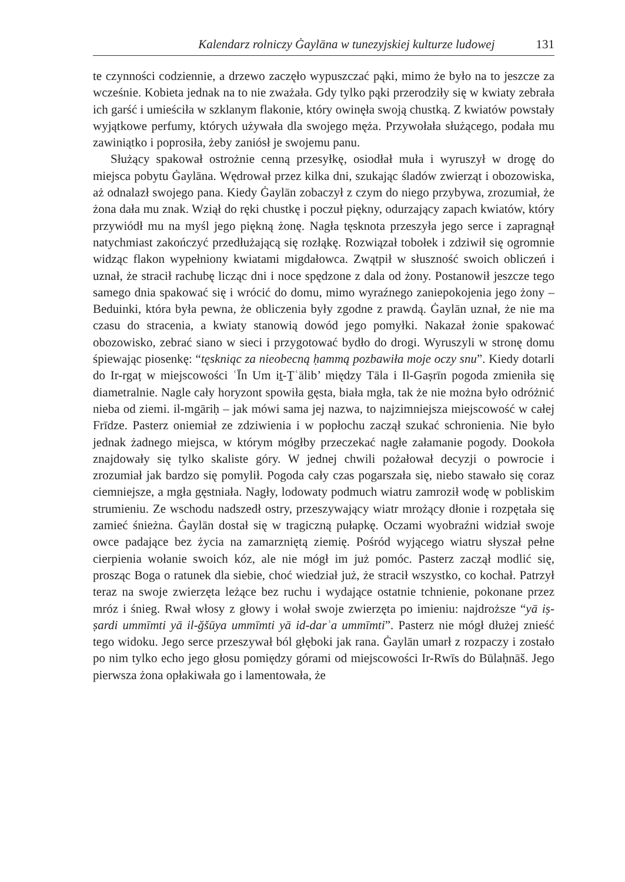Kalendarz rolniczy Ġaylāna w tunezyjskiej kulturze ludowej 131
te czynności codziennie, a drzewo zaczęło wypuszczać pąki, mimo że było na to jeszcze za wcześnie. Kobieta jednak na to nie zważała. Gdy tylko pąki przerodziły się w kwiaty zebrała ich garść i umieściła w szklanym flakonie, który owinęła swoją chustką. Z kwiatów powstały wyjątkowe perfumy, których używała dla swojego męża. Przywołała służącego, podała mu zawiniątko i poprosiła, żeby zaniósł je swojemu panu.
Służący spakował ostrożnie cenną przesyłkę, osiodłał muła i wyruszył w drogę do miejsca pobytu Ġaylāna. Wędrował przez kilka dni, szukając śladów zwierząt i obozowiska, aż odnalazł swojego pana. Kiedy Ġaylān zobaczył z czym do niego przybywa, zrozumiał, że żona dała mu znak. Wziął do ręki chustkę i poczuł piękny, odurzający zapach kwiatów, który przywiódł mu na myśl jego piękną żonę. Nagła tęsknota przeszyła jego serce i zapragnął natychmiast zakończyć przedłużającą się rozłąkę. Rozwiązał tobołek i zdziwił się ogromnie widząc flakon wypełniony kwiatami migdałowca. Zwątpił w słuszność swoich obliczeń i uznał, że stracił rachubę licząc dni i noce spędzone z dala od żony. Postanowił jeszcze tego samego dnia spakować się i wrócić do domu, mimo wyraźnego zaniepokojenia jego żony – Beduinki, która była pewna, że obliczenia były zgodne z prawdą. Ġaylān uznał, że nie ma czasu do stracenia, a kwiaty stanowią dowód jego pomyłki. Nakazał żonie spakować obozowisko, zebrać siano w sieci i przygotować bydło do drogi. Wyruszyli w stronę domu śpiewając piosenkę: “tęskniąc za nieobecną ḥammą pozbawiła moje oczy snu”. Kiedy dotarli do Ir-rgaṭ w miejscowości ʿĪn Um iṯ-Ṯʿālib’ między Tāla i Il-Gaṣrīn pogoda zmieniła się diametralnie. Nagle cały horyzont spowiła gęsta, biała mgła, tak że nie można było odróżnić nieba od ziemi. il-mgāriḥ – jak mówi sama jej nazwa, to najzimniejsza miejscowość w całej Frīdze. Pasterz oniemiał ze zdziwienia i w popłochu zaczął szukać schronienia. Nie było jednak żadnego miejsca, w którym mógłby przeczekać nagłe załamanie pogody. Dookoła znajdowały się tylko skaliste góry. W jednej chwili pożałował decyzji o powrocie i zrozumiał jak bardzo się pomylił. Pogoda cały czas pogarszała się, niebo stawało się coraz ciemniejsze, a mgła gęstniała. Nagły, lodowaty podmuch wiatru zamroził wodę w pobliskim strumieniu. Ze wschodu nadszedł ostry, przeszywający wiatr mrożący dłonie i rozpętała się zamieć śnieżna. Ġaylān dostał się w tragiczną pułapkę. Oczami wyobraźni widział swoje owce padające bez życia na zamarzniętą ziemię. Pośród wyjącego wiatru słyszał pełne cierpienia wołanie swoich kóz, ale nie mógł im już pomóc. Pasterz zaczął modlić się, prosząc Boga o ratunek dla siebie, choć wiedział już, że stracił wszystko, co kochał. Patrzył teraz na swoje zwierzęta leżące bez ruchu i wydające ostatnie tchnienie, pokonane przez mróz i śnieg. Rwał włosy z głowy i wołał swoje zwierzęta po imieniu: najdroższe “yā iṣ-ṣardi ummīmti yā il-ğšūya ummīmti yā id-darʾa ummīmti”. Pasterz nie mógł dłużej znieść tego widoku. Jego serce przeszywał ból głęboki jak rana. Ġaylān umarł z rozpaczy i zostało po nim tylko echo jego głosu pomiędzy górami od miejscowości Ir-Rwīs do Būlaḥnāš. Jego pierwsza żona opłakiwała go i lamentowała, że